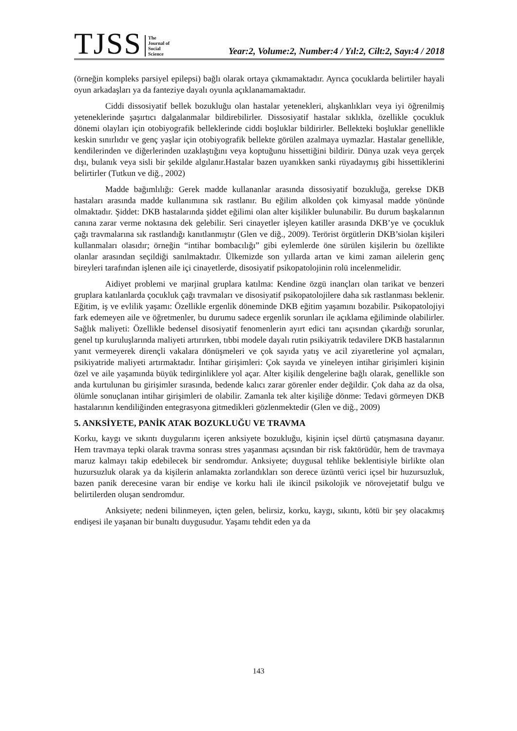TJSS
The
Journal of
Social
Science
Year:2, Volume:2, Number:4 / Yıl:2, Cilt:2, Sayı:4 / 2018
(örneğin kompleks parsiyel epilepsi) bağlı olarak ortaya çıkmamaktadır. Ayrıca çocuklarda belirtiler hayali oyun arkadaşları ya da fanteziye dayalı oyunla açıklanamamaktadır.
Ciddi dissosiyatif bellek bozukluğu olan hastalar yetenekleri, alışkanlıkları veya iyi öğrenilmiş yeteneklerinde şaşırtıcı dalgalanmalar bildirebilirler. Dissosiyatif hastalar sıklıkla, özellikle çocukluk dönemi olayları için otobiyografik belleklerinde ciddi boşluklar bildirirler. Bellekteki boşluklar genellikle keskin sınırlıdır ve genç yaşlar için otobiyografik bellekte görülen azalmaya uymazlar. Hastalar genellikle, kendilerinden ve diğerlerinden uzaklaştığını veya koptuğunu hissettiğini bildirir. Dünya uzak veya gerçek dışı, bulanık veya sisli bir şekilde algılanır.Hastalar bazen uyanıkken sanki rüyadaymış gibi hissettiklerini belirtirler (Tutkun ve diğ., 2002)
Madde bağımlılığı: Gerek madde kullananlar arasında dissosiyatif bozukluğa, gerekse DKB hastaları arasında madde kullanımına sık rastlanır. Bu eğilim alkolden çok kimyasal madde yönünde olmaktadır. Şiddet: DKB hastalarında şiddet eğilimi olan alter kişilikler bulunabilir. Bu durum başkalarının canına zarar verme noktasına dek gelebilir. Seri cinayetler işleyen katiller arasında DKB’ye ve çocukluk çağı travmalarına sık rastlandığı kanıtlanmıştır (Glen ve diğ., 2009). Terörist örgütlerin DKB’siolan kişileri kullanmaları olasıdır; örneğin “intihar bombacılığı” gibi eylemlerde öne sürülen kişilerin bu özellikte olanlar arasından seçildiği sanılmaktadır. Ülkemizde son yıllarda artan ve kimi zaman ailelerin genç bireyleri tarafından işlenen aile içi cinayetlerde, disosiyatif psikopatolojinin rolü incelenmelidir.
Aidiyet problemi ve marjinal gruplara katılma: Kendine özgü inançları olan tarikat ve benzeri gruplara katılanlarda çocukluk çağı travmaları ve disosiyatif psikopatolojilere daha sık rastlanması beklenir. Eğitim, iş ve evlilik yaşamı: Özellikle ergenlik döneminde DKB eğitim yaşamını bozabilir. Psikopatolojiyi fark edemeyen aile ve öğretmenler, bu durumu sadece ergenlik sorunları ile açıklama eğiliminde olabilirler. Sağlık maliyeti: Özellikle bedensel disosiyatif fenomenlerin ayırt edici tanı açısından çıkardığı sorunlar, genel tıp kuruluşlarında maliyeti artırırken, tıbbi modele dayalı rutin psikiyatrik tedavilere DKB hastalarının yanıt vermeyerek dirençli vakalara dönüşmeleri ve çok sayıda yatış ve acil ziyaretlerine yol açmaları, psikiyatride maliyeti artırmaktadır. İntihar girişimleri: Çok sayıda ve yineleyen intihar girişimleri kişinin özel ve aile yaşamında büyük tedirginliklere yol açar. Alter kişilik dengelerine bağlı olarak, genellikle son anda kurtulunan bu girişimler sırasında, bedende kalıcı zarar görenler ender değildir. Çok daha az da olsa, ölümle sonuçlanan intihar girişimleri de olabilir. Zamanla tek alter kişiliğe dönme: Tedavi görmeyen DKB hastalarının kendiliğinden entegrasyona gitmedikleri gözlenmektedir (Glen ve diğ., 2009)
5. ANKSİYETE, PANİK ATAK BOZUKLUĞU VE TRAVMA
Korku, kaygı ve sıkıntı duygularını içeren anksiyete bozukluğu, kişinin içsel dürtü çatışmasına dayanır. Hem travmaya tepki olarak travma sonrası stres yaşanması açısından bir risk faktörüdür, hem de travmaya maruz kalmayı takip edebilecek bir sendromdur. Anksiyete; duygusal tehlike beklentisiyle birlikte olan huzursuzluk olarak ya da kişilerin anlamakta zorlandıkları son derece üzüntü verici içsel bir huzursuzluk, bazen panik derecesine varan bir endişe ve korku hali ile ikincil psikolojik ve nörovejetatif bulgu ve belirtilerden oluşan sendromdur.
Anksiyete; nedeni bilinmeyen, içten gelen, belirsiz, korku, kaygı, sıkıntı, kötü bir şey olacakmış endişesi ile yaşanan bir bunaltı duygusudur. Yaşamı tehdit eden ya da
143